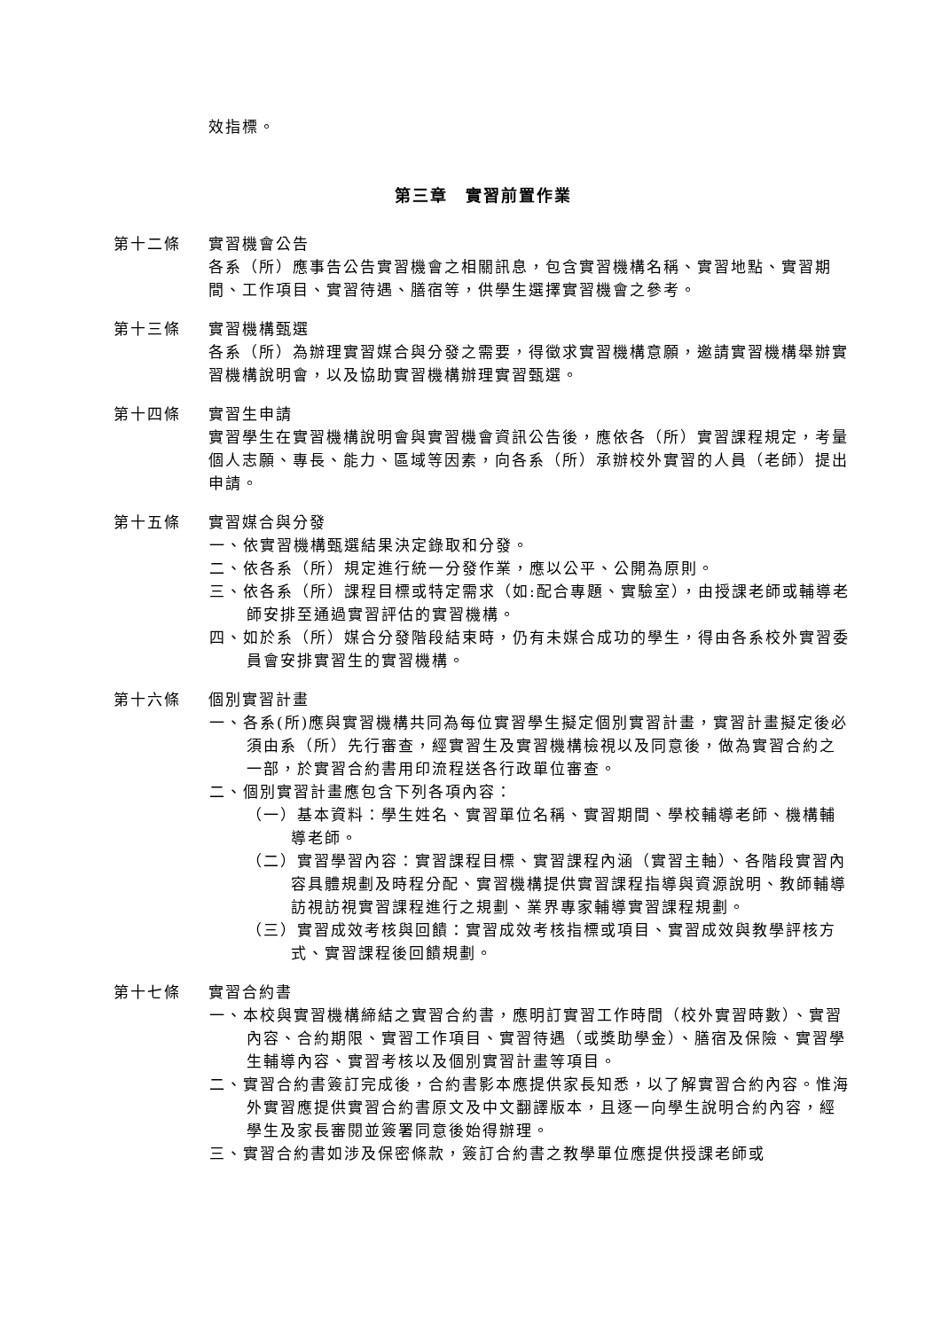效指標。
第三章　實習前置作業
第十二條 實習機會公告
各系（所）應事告公告實習機會之相關訊息，包含實習機構名稱、實習地點、實習期間、工作項目、實習待遇、膳宿等，供學生選擇實習機會之參考。
第十三條 實習機構甄選
各系（所）為辦理實習媒合與分發之需要，得徵求實習機構意願，邀請實習機構舉辦實習機構說明會，以及協助實習機構辦理實習甄選。
第十四條 實習生申請
實習學生在實習機構說明會與實習機會資訊公告後，應依各（所）實習課程規定，考量個人志願、專長、能力、區域等因素，向各系（所）承辦校外實習的人員（老師）提出申請。
第十五條 實習媒合與分發
一、依實習機構甄選結果決定錄取和分發。
二、依各系（所）規定進行統一分發作業，應以公平、公開為原則。
三、依各系（所）課程目標或特定需求（如:配合專題、實驗室），由授課老師或輔導老師安排至通過實習評估的實習機構。
四、如於系（所）媒合分發階段結束時，仍有未媒合成功的學生，得由各系校外實習委員會安排實習生的實習機構。
第十六條 個別實習計畫
一、各系(所)應與實習機構共同為每位實習學生擬定個別實習計畫，實習計畫擬定後必須由系（所）先行審查，經實習生及實習機構檢視以及同意後，做為實習合約之一部，於實習合約書用印流程送各行政單位審查。
二、個別實習計畫應包含下列各項內容：
（一）基本資料：學生姓名、實習單位名稱、實習期間、學校輔導老師、機構輔導老師。
（二）實習學習內容：實習課程目標、實習課程內涵（實習主軸）、各階段實習內容具體規劃及時程分配、實習機構提供實習課程指導與資源說明、教師輔導訪視訪視實習課程進行之規劃、業界專家輔導實習課程規劃。
（三）實習成效考核與回饋：實習成效考核指標或項目、實習成效與教學評核方式、實習課程後回饋規劃。
第十七條 實習合約書
一、本校與實習機構締結之實習合約書，應明訂實習工作時間（校外實習時數）、實習內容、合約期限、實習工作項目、實習待遇（或獎助學金）、膳宿及保險、實習學生輔導內容、實習考核以及個別實習計畫等項目。
二、實習合約書簽訂完成後，合約書影本應提供家長知悉，以了解實習合約內容。惟海外實習應提供實習合約書原文及中文翻譯版本，且逐一向學生說明合約內容，經學生及家長審閱並簽署同意後始得辦理。
三、實習合約書如涉及保密條款，簽訂合約書之教學單位應提供授課老師或